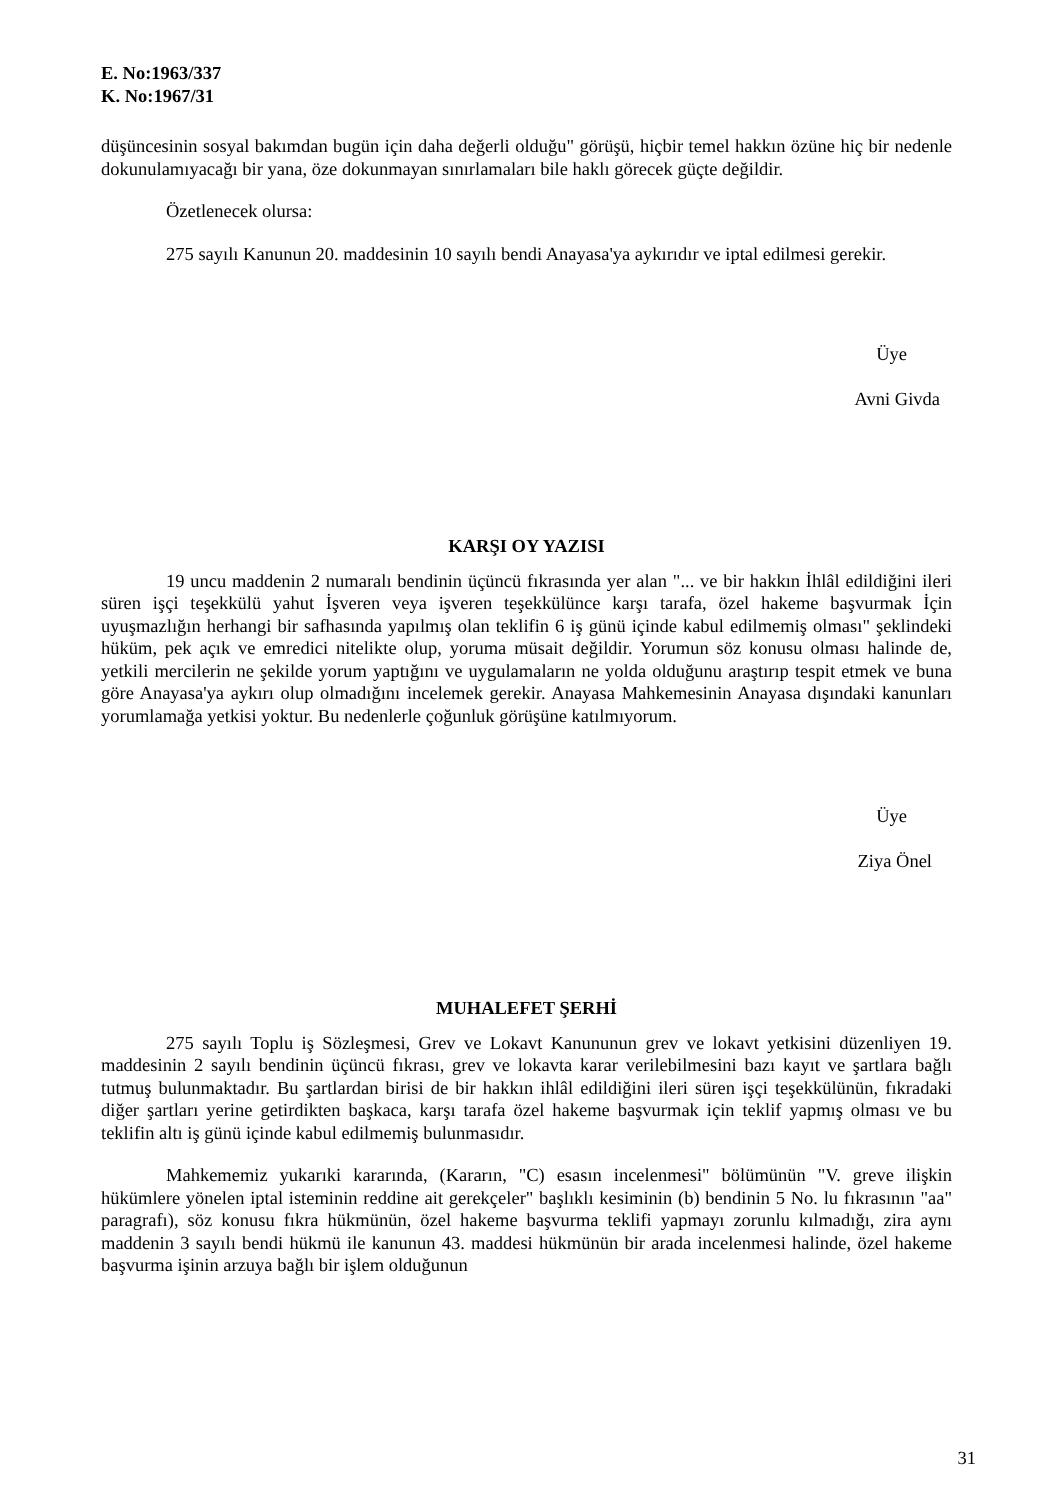E. No:1963/337
K. No:1967/31
düşüncesinin sosyal bakımdan bugün için daha değerli olduğu" görüşü, hiçbir temel hakkın özüne hiç bir nedenle dokunulamıyacağı bir yana, öze dokunmayan sınırlamaları bile haklı görecek güçte değildir.
Özetlenecek olursa:
275 sayılı Kanunun 20. maddesinin 10 sayılı bendi Anayasa'ya aykırıdır ve iptal edilmesi gerekir.
Üye
Avni Givda
KARŞI OY YAZISI
19 uncu maddenin 2 numaralı bendinin üçüncü fıkrasında yer alan "... ve bir hakkın İhlâl edildiğini ileri süren işçi teşekkülü yahut İşveren veya işveren teşekkülünce karşı tarafa, özel hakeme başvurmak İçin uyuşmazlığın herhangi bir safhasında yapılmış olan teklifin 6 iş günü içinde kabul edilmemiş olması" şeklindeki hüküm, pek açık ve emredici nitelikte olup, yoruma müsait değildir. Yorumun söz konusu olması halinde de, yetkili mercilerin ne şekilde yorum yaptığını ve uygulamaların ne yolda olduğunu araştırıp tespit etmek ve buna göre Anayasa'ya aykırı olup olmadığını incelemek gerekir. Anayasa Mahkemesinin Anayasa dışındaki kanunları yorumlamağa yetkisi yoktur. Bu nedenlerle çoğunluk görüşüne katılmıyorum.
Üye
Ziya Önel
MUHALEFET ŞERHİ
275 sayılı Toplu iş Sözleşmesi, Grev ve Lokavt Kanununun grev ve lokavt yetkisini düzenliyen 19. maddesinin 2 sayılı bendinin üçüncü fıkrası, grev ve lokavta karar verilebilmesini bazı kayıt ve şartlara bağlı tutmuş bulunmaktadır. Bu şartlardan birisi de bir hakkın ihlâl edildiğini ileri süren işçi teşekkülünün, fıkradaki diğer şartları yerine getirdikten başkaca, karşı tarafa özel hakeme başvurmak için teklif yapmış olması ve bu teklifin altı iş günü içinde kabul edilmemiş bulunmasıdır.
Mahkememiz yukarıki kararında, (Kararın, "C) esasın incelenmesi" bölümünün "V. greve ilişkin hükümlere yönelen iptal isteminin reddine ait gerekçeler" başlıklı kesiminin (b) bendinin 5 No. lu fıkrasının "aa" paragrafı), söz konusu fıkra hükmünün, özel hakeme başvurma teklifi yapmayı zorunlu kılmadığı, zira aynı maddenin 3 sayılı bendi hükmü ile kanunun 43. maddesi hükmünün bir arada incelenmesi halinde, özel hakeme başvurma işinin arzuya bağlı bir işlem olduğunun
31